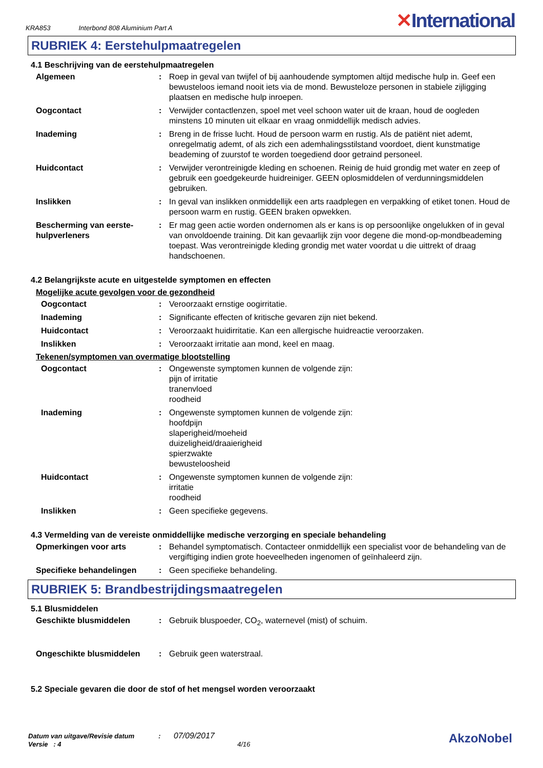KRA853 Interbond 808 Aluminium Part A ✕International
RUBRIEK 4: Eerstehulpmaatregelen
4.1 Beschrijving van de eerstehulpmaatregelen
Algemeen : Roep in geval van twijfel of bij aanhoudende symptomen altijd medische hulp in. Geef een bewusteloos iemand nooit iets via de mond. Bewusteloze personen in stabiele zijligging plaatsen en medische hulp inroepen.
Oogcontact : Verwijder contactlenzen, spoel met veel schoon water uit de kraan, houd de oogleden minstens 10 minuten uit elkaar en vraag onmiddellijk medisch advies.
Inademing : Breng in de frisse lucht. Houd de persoon warm en rustig. Als de patiënt niet ademt, onregelmatig ademt, of als zich een ademhalingsstilstand voordoet, dient kunstmatige beademing of zuurstof te worden toegediend door getraind personeel.
Huidcontact : Verwijder verontreinigde kleding en schoenen. Reinig de huid grondig met water en zeep of gebruik een goedgekeurde huidreiniger. GEEN oplosmiddelen of verdunningsmiddelen gebruiken.
Inslikken : In geval van inslikken onmiddellijk een arts raadplegen en verpakking of etiket tonen. Houd de persoon warm en rustig. GEEN braken opwekken.
Bescherming van eerste-hulpverleners
: Er mag geen actie worden ondernomen als er kans is op persoonlijke ongelukken of in geval van onvoldoende training. Dit kan gevaarlijk zijn voor degene die mond-op-mondbeademing toepast. Was verontreinigde kleding grondig met water voordat u die uittrekt of draag handschoenen.
4.2 Belangrijkste acute en uitgestelde symptomen en effecten
Mogelijke acute gevolgen voor de gezondheid
Oogcontact : Veroorzaakt ernstige oogirritatie.
Inademing : Significante effecten of kritische gevaren zijn niet bekend.
Huidcontact : Veroorzaakt huidirritatie. Kan een allergische huidreactie veroorzaken.
Inslikken : Veroorzaakt irritatie aan mond, keel en maag.
Tekenen/symptomen van overmatige blootstelling
Oogcontact : Ongewenste symptomen kunnen de volgende zijn:
pijn of irritatie
tranenvloed
roodheid
Inademing : Ongewenste symptomen kunnen de volgende zijn:
hoofdpijn
slaperigheid/moeheid
duizeligheid/draaierigheid
spierzwakte
bewusteloosheid
Huidcontact : Ongewenste symptomen kunnen de volgende zijn:
irritatie
roodheid
Inslikken : Geen specifieke gegevens.
4.3 Vermelding van de vereiste onmiddellijke medische verzorging en speciale behandeling
Opmerkingen voor arts : Behandel symptomatisch. Contacteer onmiddellijk een specialist voor de behandeling van de vergiftiging indien grote hoeveelheden ingenomen of geïnhaleerd zijn.
Specifieke behandelingen : Geen specifieke behandeling.
RUBRIEK 5: Brandbestrijdingsmaatregelen
5.1 Blusmiddelen
Geschikte blusmiddelen : Gebruik bluspoeder, CO<sub>2</sub>, waternevel (mist) of schuim.
Ongeschikte blusmiddelen : Gebruik geen waterstraal.
5.2 Speciale gevaren die door de stof of het mengsel worden veroorzaakt
Datum van uitgave/Revisie datum : 07/09/2017
Versie : 4 4/16
AkzoNobel